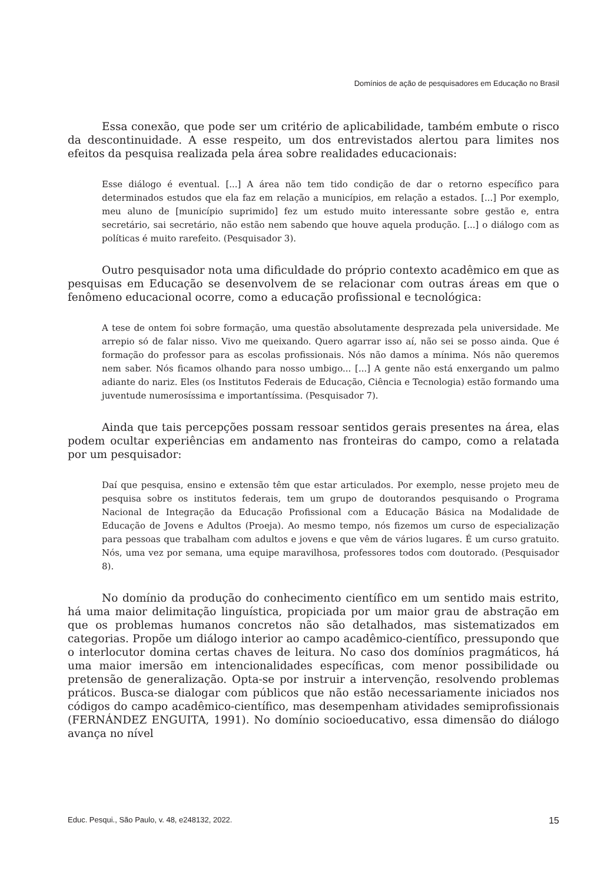Domínios de ação de pesquisadores em Educação no Brasil
Essa conexão, que pode ser um critério de aplicabilidade, também embute o risco da descontinuidade. A esse respeito, um dos entrevistados alertou para limites nos efeitos da pesquisa realizada pela área sobre realidades educacionais:
Esse diálogo é eventual. [...] A área não tem tido condição de dar o retorno específico para determinados estudos que ela faz em relação a municípios, em relação a estados. [...] Por exemplo, meu aluno de [município suprimido] fez um estudo muito interessante sobre gestão e, entra secretário, sai secretário, não estão nem sabendo que houve aquela produção. [...] o diálogo com as políticas é muito rarefeito. (Pesquisador 3).
Outro pesquisador nota uma dificuldade do próprio contexto acadêmico em que as pesquisas em Educação se desenvolvem de se relacionar com outras áreas em que o fenômeno educacional ocorre, como a educação profissional e tecnológica:
A tese de ontem foi sobre formação, uma questão absolutamente desprezada pela universidade. Me arrepio só de falar nisso. Vivo me queixando. Quero agarrar isso aí, não sei se posso ainda. Que é formação do professor para as escolas profissionais. Nós não damos a mínima. Nós não queremos nem saber. Nós ficamos olhando para nosso umbigo... [...] A gente não está enxergando um palmo adiante do nariz. Eles (os Institutos Federais de Educação, Ciência e Tecnologia) estão formando uma juventude numerosíssima e importantíssima. (Pesquisador 7).
Ainda que tais percepções possam ressoar sentidos gerais presentes na área, elas podem ocultar experiências em andamento nas fronteiras do campo, como a relatada por um pesquisador:
Daí que pesquisa, ensino e extensão têm que estar articulados. Por exemplo, nesse projeto meu de pesquisa sobre os institutos federais, tem um grupo de doutorandos pesquisando o Programa Nacional de Integração da Educação Profissional com a Educação Básica na Modalidade de Educação de Jovens e Adultos (Proeja). Ao mesmo tempo, nós fizemos um curso de especialização para pessoas que trabalham com adultos e jovens e que vêm de vários lugares. É um curso gratuito. Nós, uma vez por semana, uma equipe maravilhosa, professores todos com doutorado. (Pesquisador 8).
No domínio da produção do conhecimento científico em um sentido mais estrito, há uma maior delimitação linguística, propiciada por um maior grau de abstração em que os problemas humanos concretos não são detalhados, mas sistematizados em categorias. Propõe um diálogo interior ao campo acadêmico-científico, pressupondo que o interlocutor domina certas chaves de leitura. No caso dos domínios pragmáticos, há uma maior imersão em intencionalidades específicas, com menor possibilidade ou pretensão de generalização. Opta-se por instruir a intervenção, resolvendo problemas práticos. Busca-se dialogar com públicos que não estão necessariamente iniciados nos códigos do campo acadêmico-científico, mas desempenham atividades semiprofissionais (FERNÁNDEZ ENGUITA, 1991). No domínio socioeducativo, essa dimensão do diálogo avança no nível
Educ. Pesqui., São Paulo, v. 48, e248132, 2022. 15